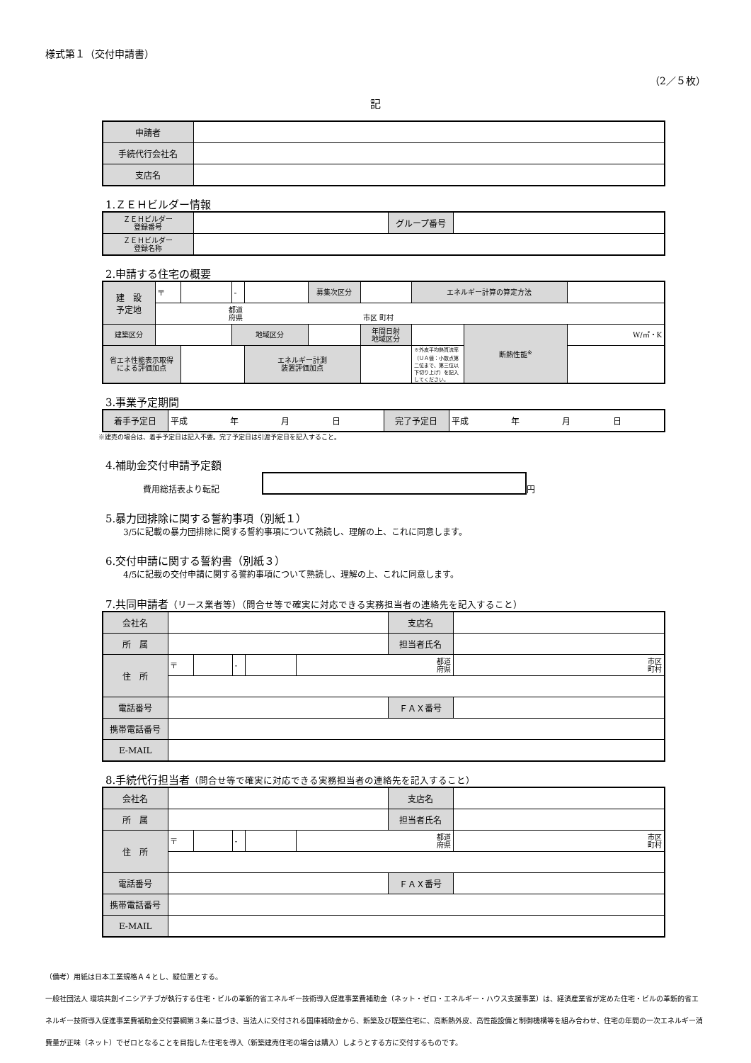様式第１（交付申請書）
（2／５枚）
記
| 申請者 | |
| 手続代行会社名 | |
| 支店名 | |
1.ＺＥＨビルダー情報
| ＺＥＨビルダー 登録番号 | | グループ番号 | |
| ＺＥＨビルダー 登録名称 | | | |
2.申請する住宅の概要
| 建 設 予定地 | 〒 | | - | | 募集次区分 | | エネルギー計算の算定方法 | | |
| | 都道 府県 市区 町村 | | | | | | | | |
| 建築区分 | | | 地域区分 | | | 年間日射 地域区分 | | 断熱性能<sup>※</sup> | W/㎡・K |
| 省エネ性能表示取得 による評価加点 | | | | エネルギー計測 装置評価加点 | | | ※外皮平均熱貫流率 （ＵＡ値：小数点第二位まで、第三位以下切り上げ）を記入してください。 | | |
3.事業予定期間
| 着手予定日 | 平成 年 月 日 | 完了予定日 | 平成 年 月 日 |
※建売の場合は、着手予定日は記入不要。完了予定日は引渡予定日を記入すること。
4.補助金交付申請予定額
費用総括表より転記 円
5.暴力団排除に関する誓約事項（別紙１）
3/5に記載の暴力団排除に関する誓約事項について熟読し、理解の上、これに同意します。
6.交付申請に関する誓約書（別紙３）
4/5に記載の交付申請に関する誓約事項について熟読し、理解の上、これに同意します。
7.共同申請者（リース業者等）（問合せ等で確実に対応できる実務担当者の連絡先を記入すること）
| 会社名 | | | | | | 支店名 | |
| 所 属 | | | | | | 担当者氏名 | |
| 住 所 | 〒 | | - | | 都道 府県 | | 市区 町村 |
| 電話番号 | | | | | | ＦＡＸ番号 | |
| 携帯電話番号 | | | | | | | |
| E-MAIL | | | | | | | |
8.手続代行担当者（問合せ等で確実に対応できる実務担当者の連絡先を記入すること）
| 会社名 | | | | | | 支店名 | |
| 所 属 | | | | | | 担当者氏名 | |
| 住 所 | 〒 | | - | | 都道 府県 | | 市区 町村 |
| 電話番号 | | | | | | ＦＡＸ番号 | |
| 携帯電話番号 | | | | | | | |
| E-MAIL | | | | | | | |
（備考）用紙は日本工業規格Ａ４とし、縦位置とする。
一般社団法人 環境共創イニシアチブが執行する住宅・ビルの革新的省エネルギー技術導入促進事業費補助金（ネット・ゼロ・エネルギー・ハウス支援事業）は、経済産業省が定めた住宅・ビルの革新的省エネルギー技術導入促進事業費補助金交付要綱第３条に基づき、当法人に交付される国庫補助金から、新築及び既築住宅に、高断熱外皮、高性能設備と制御機構等を組み合わせ、住宅の年間の一次エネルギー消費量が正味（ネット）でゼロとなることを目指した住宅を導入（新築建売住宅の場合は購入）しようとする方に交付するものです。